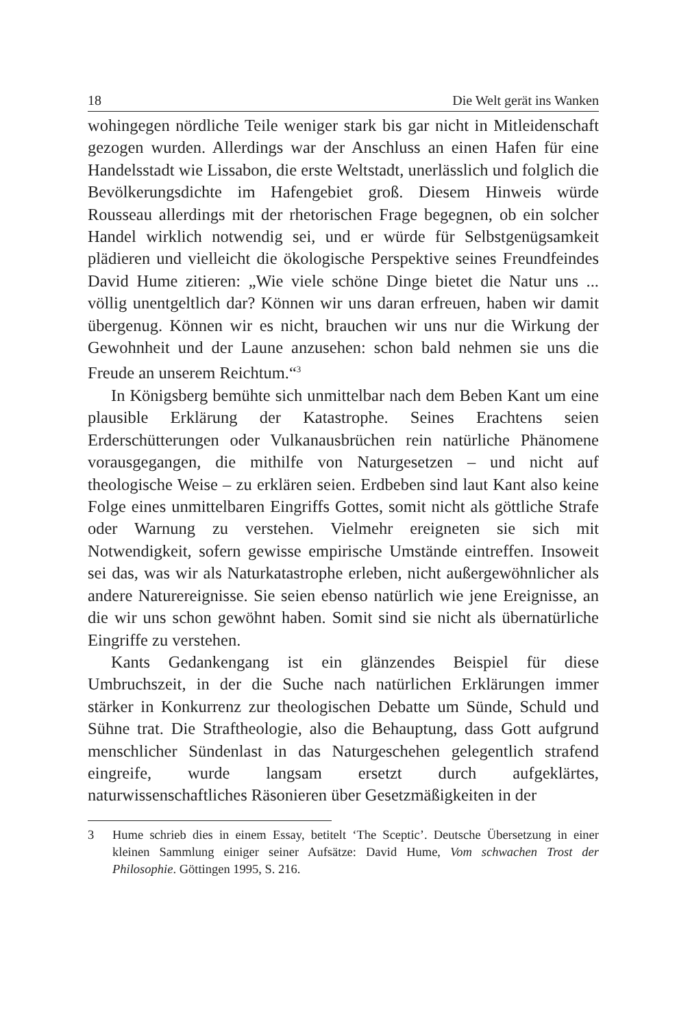18 Die Welt gerät ins Wanken
wohingegen nördliche Teile weniger stark bis gar nicht in Mitleidenschaft gezogen wurden. Allerdings war der Anschluss an einen Hafen für eine Handelsstadt wie Lissabon, die erste Weltstadt, unerlässlich und folglich die Bevölkerungsdichte im Hafengebiet groß. Diesem Hinweis würde Rousseau allerdings mit der rhetorischen Frage begegnen, ob ein solcher Handel wirklich notwendig sei, und er würde für Selbstgenügsamkeit plädieren und vielleicht die ökologische Perspektive seines Freundfeindes David Hume zitieren: „Wie viele schöne Dinge bietet die Natur uns ... völlig unentgeltlich dar? Können wir uns daran erfreuen, haben wir damit übergenug. Können wir es nicht, brauchen wir uns nur die Wirkung der Gewohnheit und der Laune anzusehen: schon bald nehmen sie uns die Freude an unserem Reichtum.“<sup>3</sup>
In Königsberg bemühte sich unmittelbar nach dem Beben Kant um eine plausible Erklärung der Katastrophe. Seines Erachtens seien Erderschütterungen oder Vulkanausbrüchen rein natürliche Phänomene vorausgegangen, die mithilfe von Naturgesetzen – und nicht auf theologische Weise – zu erklären seien. Erdbeben sind laut Kant also keine Folge eines unmittelbaren Eingriffs Gottes, somit nicht als göttliche Strafe oder Warnung zu verstehen. Vielmehr ereigneten sie sich mit Notwendigkeit, sofern gewisse empirische Umstände eintreffen. Insoweit sei das, was wir als Naturkatastrophe erleben, nicht außergewöhnlicher als andere Naturereignisse. Sie seien ebenso natürlich wie jene Ereignisse, an die wir uns schon gewöhnt haben. Somit sind sie nicht als übernatürliche Eingriffe zu verstehen.
Kants Gedankengang ist ein glänzendes Beispiel für diese Umbruchszeit, in der die Suche nach natürlichen Erklärungen immer stärker in Konkurrenz zur theologischen Debatte um Sünde, Schuld und Sühne trat. Die Straftheologie, also die Behauptung, dass Gott aufgrund menschlicher Sündenlast in das Naturgeschehen gelegentlich strafend eingreife, wurde langsam ersetzt durch aufgeklärtes, naturwissenschaftliches Räsonieren über Gesetzmäßigkeiten in der
3 Hume schrieb dies in einem Essay, betitelt ‘The Sceptic’. Deutsche Übersetzung in einer kleinen Sammlung einiger seiner Aufsätze: David Hume, Vom schwachen Trost der Philosophie. Göttingen 1995, S. 216.